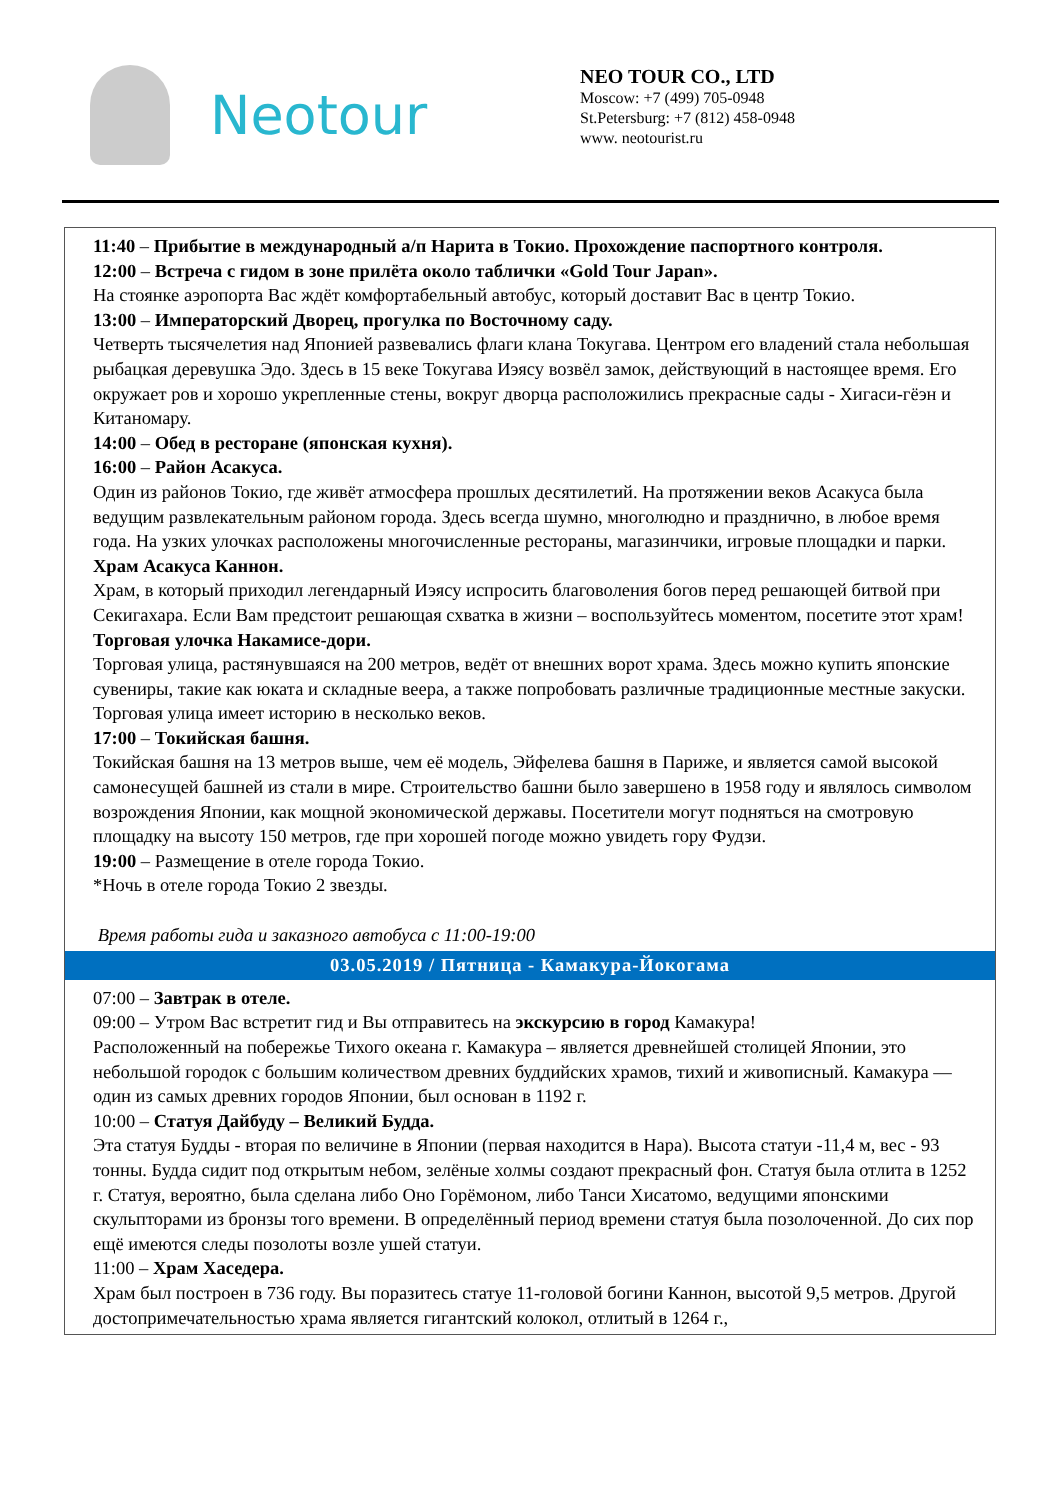Neotour
NEO TOUR CO., LTD
Moscow: +7 (499) 705-0948
St.Petersburg: +7 (812) 458-0948
www. neotourist.ru
| 11:40 – Прибытие в международный а/п Нарита в Токио. Прохождение паспортного контроля. 12:00 – Встреча с гидом в зоне прилёта около таблички «Gold Tour Japan». На стоянке аэропорта Вас ждёт комфортабельный автобус, который доставит Вас в центр Токио. 13:00 – Императорский Дворец, прогулка по Восточному саду. Четверть тысячелетия над Японией развевались флаги клана Токугава. Центром его владений стала небольшая рыбацкая деревушка Эдо. Здесь в 15 веке Токугава Иэясу возвёл замок, действующий в настоящее время. Его окружает ров и хорошо укрепленные стены, вокруг дворца расположились прекрасные сады - Хигаси-гёэн и Китаномару. 14:00 – Обед в ресторане (японская кухня). 16:00 – Район Асакуса. Один из районов Токио, где живёт атмосфера прошлых десятилетий. На протяжении веков Асакуса была ведущим развлекательным районом города. Здесь всегда шумно, многолюдно и празднично, в любое время года. На узких улочках расположены многочисленные рестораны, магазинчики, игровые площадки и парки. Храм Асакуса Каннон. Храм, в который приходил легендарный Иэясу испросить благоволения богов перед решающей битвой при Секигахара. Если Вам предстоит решающая схватка в жизни – воспользуйтесь моментом, посетите этот храм! Торговая улочка Накамисе-дори. Торговая улица, растянувшаяся на 200 метров, ведёт от внешних ворот храма. Здесь можно купить японские сувениры, такие как юката и складные веера, а также попробовать различные традиционные местные закуски. Торговая улица имеет историю в несколько веков. 17:00 – Токийская башня. Токийская башня на 13 метров выше, чем её модель, Эйфелева башня в Париже, и является самой высокой самонесущей башней из стали в мире. Строительство башни было завершено в 1958 году и являлось символом возрождения Японии, как мощной экономической державы. Посетители могут подняться на смотровую площадку на высоту 150 метров, где при хорошей погоде можно увидеть гору Фудзи. 19:00 – Размещение в отеле города Токио. *Ночь в отеле города Токио 2 звезды. Время работы гида и заказного автобуса с 11:00-19:00 |
| 03.05.2019 / Пятница - Камакура-Йокогама |
| 07:00 – Завтрак в отеле. 09:00 – Утром Вас встретит гид и Вы отправитесь на экскурсию в город Камакура! Расположенный на побережье Тихого океана г. Камакура – является древнейшей столицей Японии, это небольшой городок с большим количеством древних буддийских храмов, тихий и живописный. Камакура — один из самых древних городов Японии, был основан в 1192 г. 10:00 – Статуя Дайбуду – Великий Будда. Эта статуя Будды - вторая по величине в Японии (первая находится в Нара). Высота статуи -11,4 м, вес - 93 тонны. Будда сидит под открытым небом, зелёные холмы создают прекрасный фон. Статуя была отлита в 1252 г. Статуя, вероятно, была сделана либо Оно Горёмоном, либо Танси Хисатомо, ведущими японскими скульпторами из бронзы того времени. В определённый период времени статуя была позолоченной. До сих пор ещё имеются следы позолоты возле ушей статуи. 11:00 – Храм Хаседера. Храм был построен в 736 году. Вы поразитесь статуе 11-головой богини Каннон, высотой 9,5 метров. Другой достопримечательностью храма является гигантский колокол, отлитый в 1264 г., |